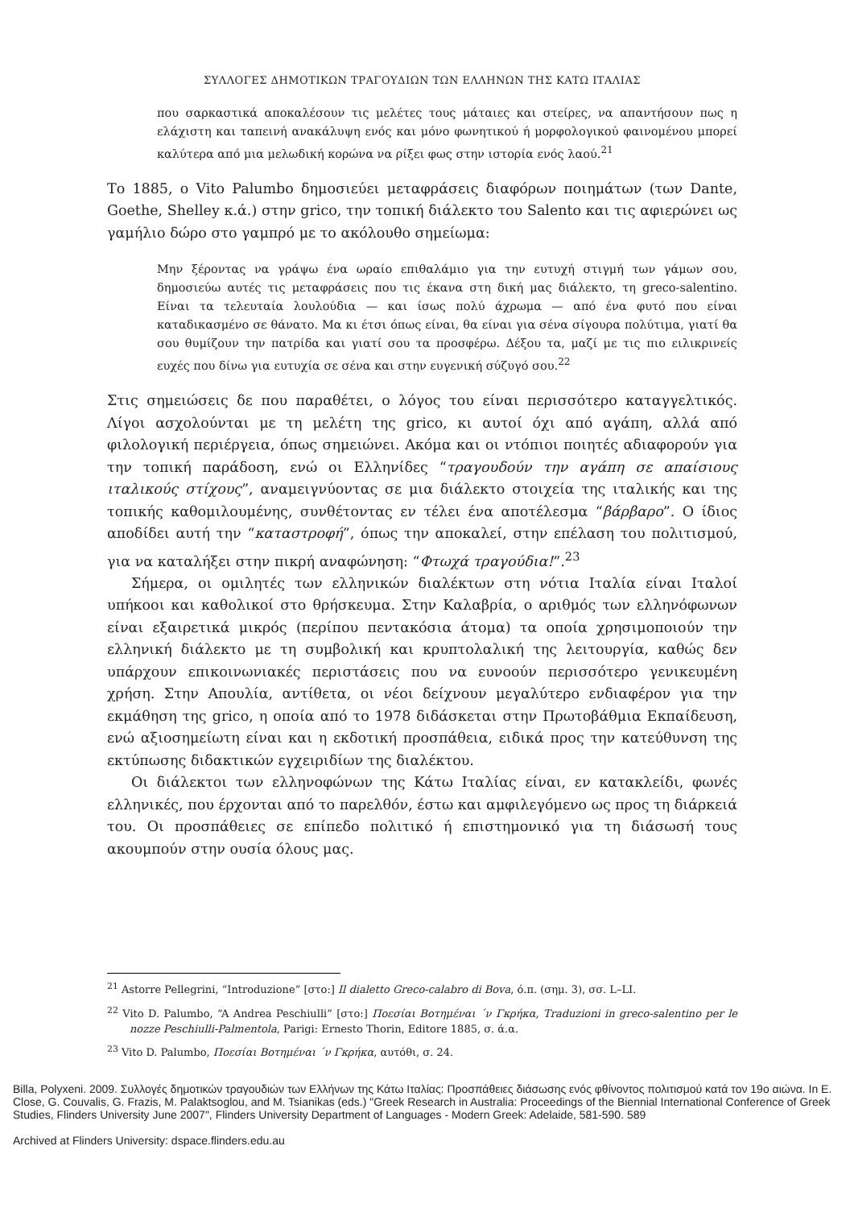ΣΥΛΛΟΓΕΣ ΔΗΜΟΤΙΚΩΝ ΤΡΑΓΟΥΔΙΩΝ ΤΩΝ ΕΛΛΗΝΩΝ ΤΗΣ ΚΑΤΩ ΙΤΑΛΙΑΣ
που σαρκαστικά αποκαλέσουν τις μελέτες τους μάταιες και στείρες, να απαντήσουν πως η ελάχιστη και ταπεινή ανακάλυψη ενός και μόνο φωνητικού ή μορφολογικού φαινομένου μπορεί καλύτερα από μια μελωδική κορώνα να ρίξει φως στην ιστορία ενός λαού.<sup>21</sup>
Το 1885, ο Vito Palumbo δημοσιεύει μεταφράσεις διαφόρων ποιημάτων (των Dante, Goethe, Shelley κ.ά.) στην grico, την τοπική διάλεκτο του Salento και τις αφιερώνει ως γαμήλιο δώρο στο γαμπρό με το ακόλουθο σημείωμα:
Μην ξέροντας να γράψω ένα ωραίο επιθαλάμιο για την ευτυχή στιγμή των γάμων σου, δημοσιεύω αυτές τις μεταφράσεις που τις έκανα στη δική μας διάλεκτο, τη greco-salentino. Είναι τα τελευταία λουλούδια — και ίσως πολύ άχρωμα — από ένα φυτό που είναι καταδικασμένο σε θάνατο. Μα κι έτσι όπως είναι, θα είναι για σένα σίγουρα πολύτιμα, γιατί θα σου θυμίζουν την πατρίδα και γιατί σου τα προσφέρω. Δέξου τα, μαζί με τις πιο ειλικρινείς ευχές που δίνω για ευτυχία σε σένα και στην ευγενική σύζυγό σου.<sup>22</sup>
Στις σημειώσεις δε που παραθέτει, ο λόγος του είναι περισσότερο καταγγελτικός. Λίγοι ασχολούνται με τη μελέτη της grico, κι αυτοί όχι από αγάπη, αλλά από φιλολογική περιέργεια, όπως σημειώνει. Ακόμα και οι ντόπιοι ποιητές αδιαφορούν για την τοπική παράδοση, ενώ οι Ελληνίδες “τραγουδούν την αγάπη σε απαίσιους ιταλικούς στίχους”, αναμειγνύοντας σε μια διάλεκτο στοιχεία της ιταλικής και της τοπικής καθομιλουμένης, συνθέτοντας εν τέλει ένα αποτέλεσμα “βάρβαρο”. Ο ίδιος αποδίδει αυτή την “καταστροφή”, όπως την αποκαλεί, στην επέλαση του πολιτισμού, για να καταλήξει στην πικρή αναφώνηση: “Φτωχά τραγούδια!”.<sup>23</sup>
Σήμερα, οι ομιλητές των ελληνικών διαλέκτων στη νότια Ιταλία είναι Ιταλοί υπήκοοι και καθολικοί στο θρήσκευμα. Στην Καλαβρία, ο αριθμός των ελληνόφωνων είναι εξαιρετικά μικρός (περίπου πεντακόσια άτομα) τα οποία χρησιμοποιούν την ελληνική διάλεκτο με τη συμβολική και κρυπτολαλική της λειτουργία, καθώς δεν υπάρχουν επικοινωνιακές περιστάσεις που να ευνοούν περισσότερο γενικευμένη χρήση. Στην Απουλία, αντίθετα, οι νέοι δείχνουν μεγαλύτερο ενδιαφέρον για την εκμάθηση της grico, η οποία από το 1978 διδάσκεται στην Πρωτοβάθμια Εκπαίδευση, ενώ αξιοσημείωτη είναι και η εκδοτική προσπάθεια, ειδικά προς την κατεύθυνση της εκτύπωσης διδακτικών εγχειριδίων της διαλέκτου.
Οι διάλεκτοι των ελληνοφώνων της Κάτω Ιταλίας είναι, εν κατακλείδι, φωνές ελληνικές, που έρχονται από το παρελθόν, έστω και αμφιλεγόμενο ως προς τη διάρκειά του. Οι προσπάθειες σε επίπεδο πολιτικό ή επιστημονικό για τη διάσωσή τους ακουμπούν στην ουσία όλους μας.
<sup>21</sup> Astorre Pellegrini, “Introduzione” [στο:] Il dialetto Greco-calabro di Bova, ό.π. (σημ. 3), σσ. L–LI.
<sup>22</sup> Vito D. Palumbo, “A Andrea Peschiulli” [στο:] Ποεσίαι Βοτημέναι ΄ν Γκρήκα, Traduzioni in greco-salentino per le nozze Peschiulli-Palmentola, Parigi: Ernesto Thorin, Editore 1885, σ. ά.α.
<sup>23</sup> Vito D. Palumbo, Ποεσίαι Βοτημέναι ΄ν Γκρήκα, αυτόθι, σ. 24.
Billa, Polyxeni. 2009. Συλλογές δημοτικών τραγουδιών των Ελλήνων της Κάτω Ιταλίας: Προσπάθειες διάσωσης ενός φθίνοντος πολιτισμού κατά τον 19ο αιώνα. In E. Close, G. Couvalis, G. Frazis, M. Palaktsoglou, and M. Tsianikas (eds.) "Greek Research in Australia: Proceedings of the Biennial International Conference of Greek Studies, Flinders University June 2007", Flinders University Department of Languages - Modern Greek: Adelaide, 581-590. 589
Archived at Flinders University: dspace.flinders.edu.au